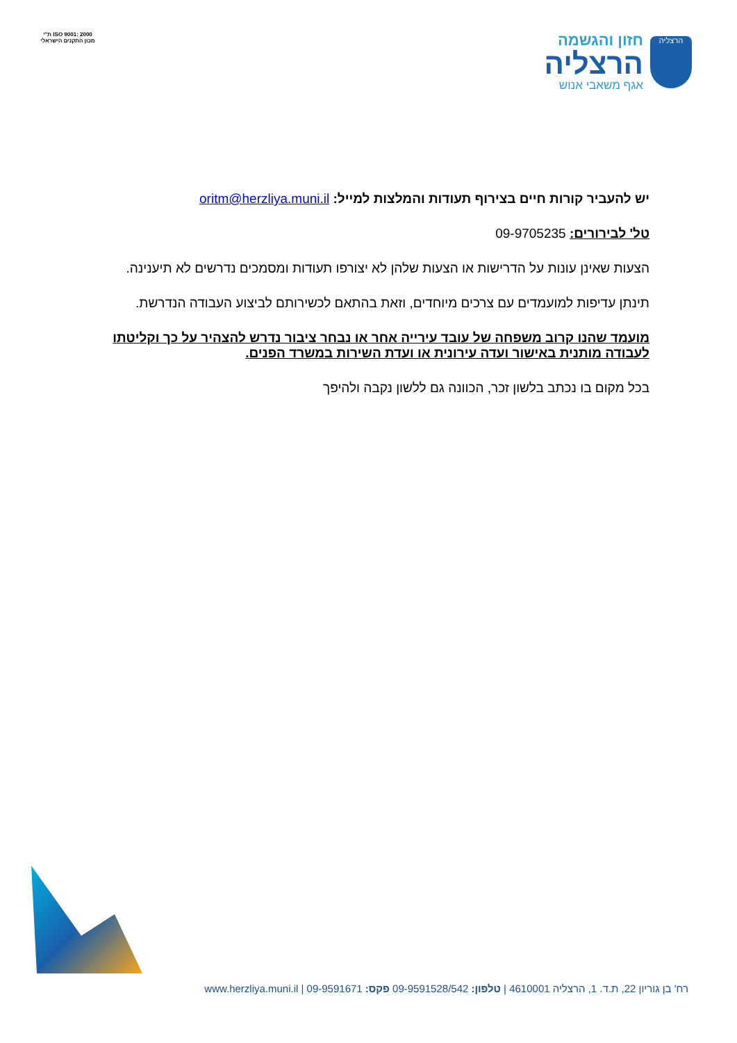ת"י ISO 9001: 2000
מכון התקנים הישראלי
הרצליה
חזון והגשמה
הרצליה
אגף משאבי אנוש
יש להעביר קורות חיים בצירוף תעודות והמלצות למייל: oritm@herzliya.muni.il
טל' לבירורים: 09-9705235
הצעות שאינן עונות על הדרישות או הצעות שלהן לא יצורפו תעודות ומסמכים נדרשים לא תיענינה.
תינתן עדיפות למועמדים עם צרכים מיוחדים, וזאת בהתאם לכשירותם לביצוע העבודה הנדרשת.
מועמד שהנו קרוב משפחה של עובד עירייה אחר או נבחר ציבור נדרש להצהיר על כך וקליטתו לעבודה מותנית באישור ועדה עירונית או ועדת השירות במשרד הפנים.
בכל מקום בו נכתב בלשון זכר, הכוונה גם ללשון נקבה ולהיפך
רח' בן גוריון 22, ת.ד. 1, הרצליה 4610001 | טלפון: 09-9591528/542 פקס: 09-9591671 | www.herzliya.muni.il